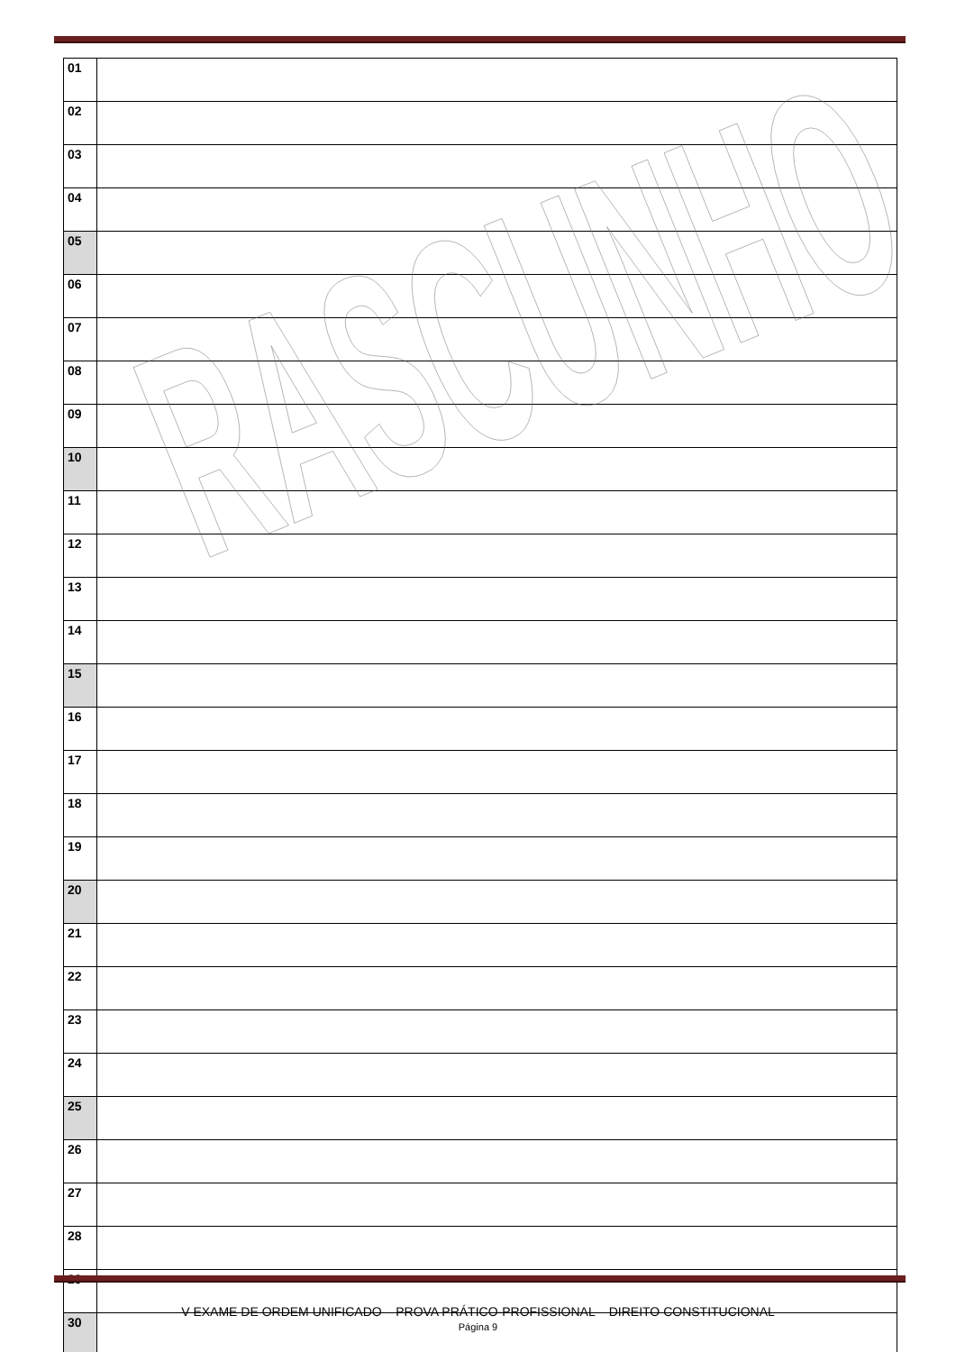| 01 | |
| 02 | |
| 03 | |
| 04 | |
| 05 | |
| 06 | |
| 07 | |
| 08 | |
| 09 | |
| 10 | |
| 11 | |
| 12 | |
| 13 | |
| 14 | |
| 15 | |
| 16 | |
| 17 | |
| 18 | |
| 19 | |
| 20 | |
| 21 | |
| 22 | |
| 23 | |
| 24 | |
| 25 | |
| 26 | |
| 27 | |
| 28 | |
| 29 | |
| 30 | |
RASCUNHO
V EXAME DE ORDEM UNIFICADO – PROVA PRÁTICO-PROFISSIONAL – DIREITO CONSTITUCIONAL
Página 9